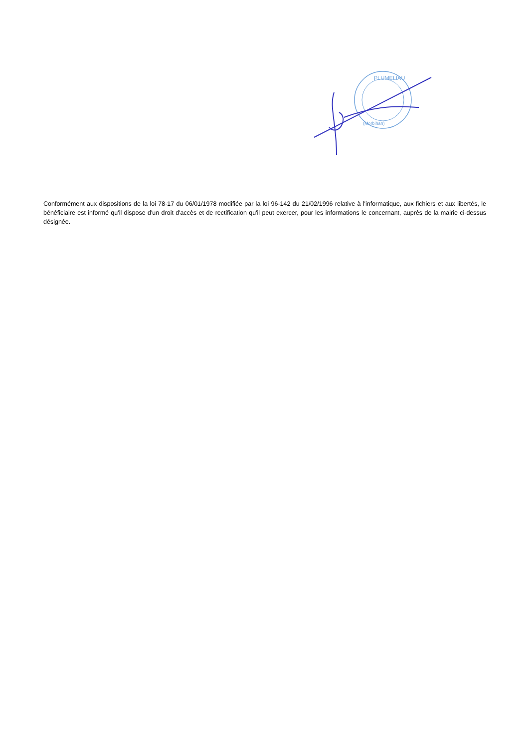PLUMELIAU
(Morbihan)
Conformément aux dispositions de la loi 78-17 du 06/01/1978 modifiée par la loi 96-142 du 21/02/1996 relative à l'informatique, aux fichiers et aux libertés, le bénéficiaire est informé qu'il dispose d'un droit d'accès et de rectification qu'il peut exercer, pour les informations le concernant, auprès de la mairie ci-dessus désignée.